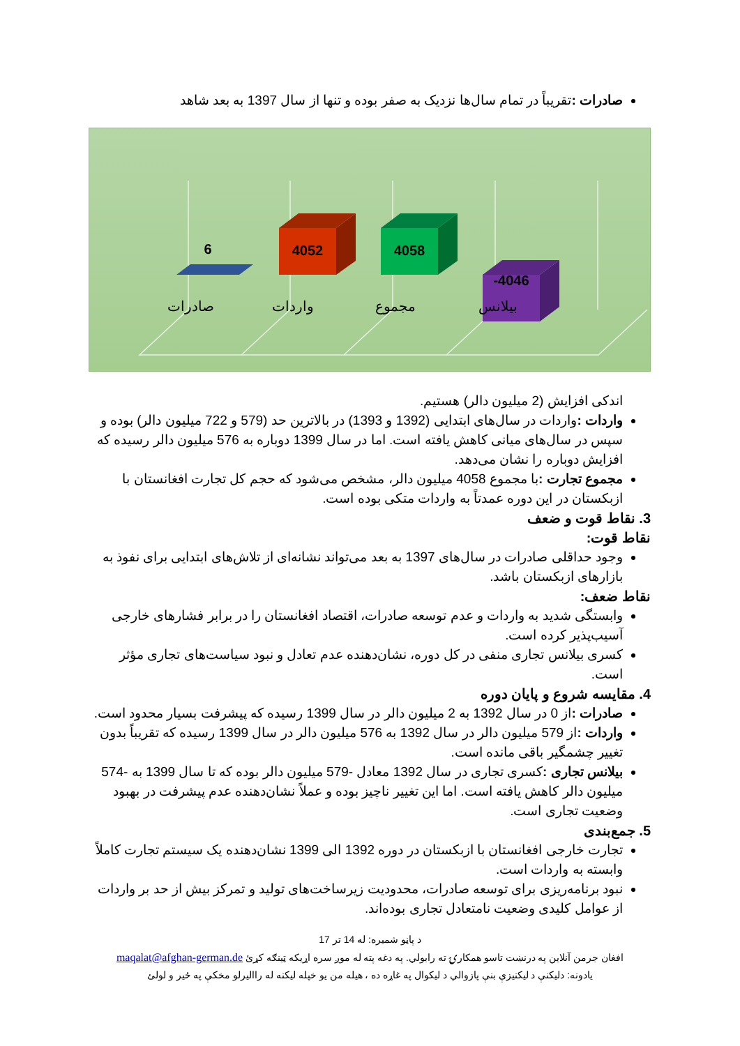صادرات : تقریباً در تمام سال‌ها نزدیک به صفر بوده و تنها از سال 1397 به بعد شاهد
6
4052
4058
-4046
صادرات
واردات
مجموع
بیلانس
اندکی افزایش (2 میلیون دالر) هستیم.
واردات : واردات در سال‌های ابتدایی (1392 و 1393) در بالاترین حد (579 و 722 میلیون دالر) بوده و سپس در سال‌های میانی کاهش یافته است. اما در سال 1399 دوباره به 576 میلیون دالر رسیده که افزایش دوباره را نشان می‌دهد.
مجموع تجارت : با مجموع 4058 میلیون دالر، مشخص می‌شود که حجم کل تجارت افغانستان با ازبکستان در این دوره عمدتاً به واردات متکی بوده است.
3. نقاط قوت و ضعف
نقاط قوت:
وجود حداقلی صادرات در سال‌های 1397 به بعد می‌تواند نشانه‌ای از تلاش‌های ابتدایی برای نفوذ به بازارهای ازبکستان باشد.
نقاط ضعف:
وابستگی شدید به واردات و عدم توسعه صادرات، اقتصاد افغانستان را در برابر فشارهای خارجی آسیب‌پذیر کرده است.
کسری بیلانس تجاری منفی در کل دوره، نشان‌دهنده عدم تعادل و نبود سیاست‌های تجاری مؤثر است.
4. مقایسه شروع و پایان دوره
صادرات : از 0 در سال 1392 به 2 میلیون دالر در سال 1399 رسیده که پیشرفت بسیار محدود است.
واردات : از 579 میلیون دالر در سال 1392 به 576 میلیون دالر در سال 1399 رسیده که تقریباً بدون تغییر چشمگیر باقی مانده است.
بیلانس تجاری : کسری تجاری در سال 1392 معادل -579 میلیون دالر بوده که تا سال 1399 به -574 میلیون دالر کاهش یافته است. اما این تغییر ناچیز بوده و عملاً نشان‌دهنده عدم پیشرفت در بهبود وضعیت تجاری است.
5. جمع‌بندی
تجارت خارجی افغانستان با ازبکستان در دوره 1392 الی 1399 نشان‌دهنده یک سیستم تجارت کاملاً وابسته به واردات است.
نبود برنامه‌ریزی برای توسعه صادرات، محدودیت زیرساخت‌های تولید و تمرکز بیش از حد بر واردات از عوامل کلیدی وضعیت نامتعادل تجاری بوده‌اند.
د پاڼو شمیره: له 14 تر 17
افغان جرمن آنلاین په درنښت تاسو همکارۍ ته رابولي. په دغه پته له موږ سره اړیکه ټینګه کړئ maqalat@afghan-german.de
یادونه: دلیکنې د لیکنیزې بنې پازوالي د لیکوال په غاړه ده ، هیله من یو خپله لیکنه له راالیرلو مخکې په ځیر و لولئ